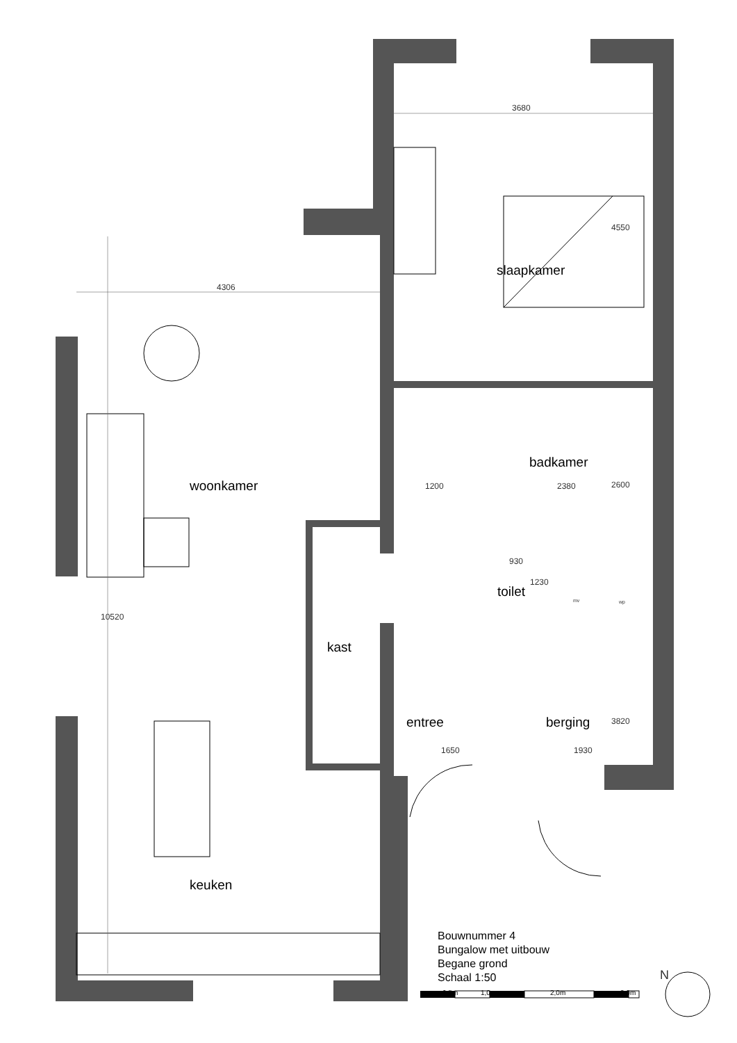slaapkamer
woonkamer
badkamer
toilet
kast
entree berging
keuken
3680
4550
4306
1200 2380 2600
930
1230
10520
3820
1650 1930
mv wp
Bouwnummer 4
Bungalow met uitbouw
Begane grond
Schaal 1:50
0,5m 1,0m 2,0m 3,0m
N